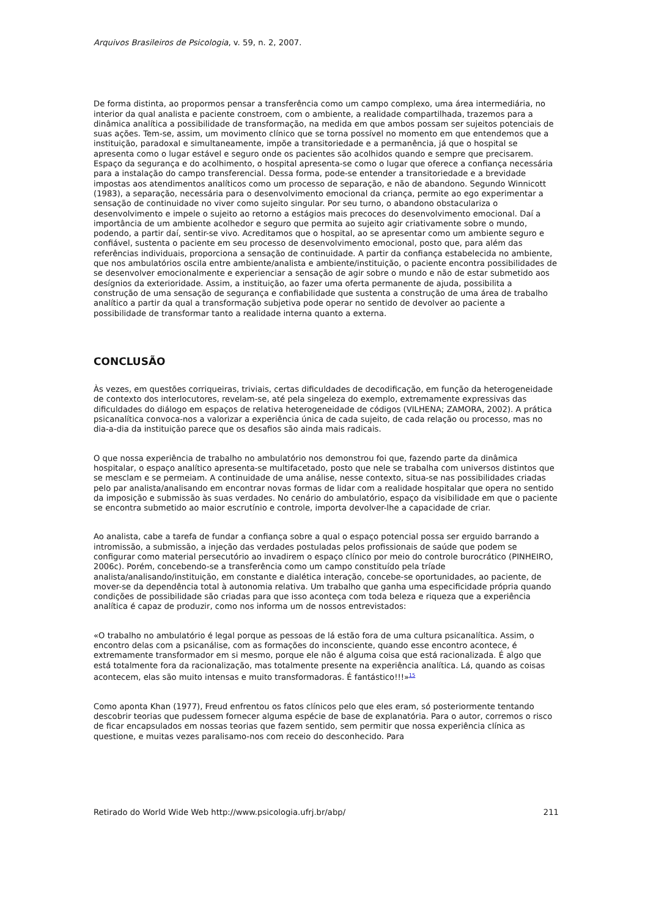Arquivos Brasileiros de Psicologia, v. 59, n. 2, 2007.
De forma distinta, ao propormos pensar a transferência como um campo complexo, uma área intermediária, no interior da qual analista e paciente constroem, com o ambiente, a realidade compartilhada, trazemos para a dinâmica analítica a possibilidade de transformação, na medida em que ambos possam ser sujeitos potenciais de suas ações. Tem-se, assim, um movimento clínico que se torna possível no momento em que entendemos que a instituição, paradoxal e simultaneamente, impõe a transitoriedade e a permanência, já que o hospital se apresenta como o lugar estável e seguro onde os pacientes são acolhidos quando e sempre que precisarem. Espaço da segurança e do acolhimento, o hospital apresenta-se como o lugar que oferece a confiança necessária para a instalação do campo transferencial. Dessa forma, pode-se entender a transitoriedade e a brevidade impostas aos atendimentos analíticos como um processo de separação, e não de abandono. Segundo Winnicott (1983), a separação, necessária para o desenvolvimento emocional da criança, permite ao ego experimentar a sensação de continuidade no viver como sujeito singular. Por seu turno, o abandono obstaculariza o desenvolvimento e impele o sujeito ao retorno a estágios mais precoces do desenvolvimento emocional. Daí a importância de um ambiente acolhedor e seguro que permita ao sujeito agir criativamente sobre o mundo, podendo, a partir daí, sentir-se vivo. Acreditamos que o hospital, ao se apresentar como um ambiente seguro e confiável, sustenta o paciente em seu processo de desenvolvimento emocional, posto que, para além das referências individuais, proporciona a sensação de continuidade. A partir da confiança estabelecida no ambiente, que nos ambulatórios oscila entre ambiente/analista e ambiente/instituição, o paciente encontra possibilidades de se desenvolver emocionalmente e experienciar a sensação de agir sobre o mundo e não de estar submetido aos desígnios da exterioridade. Assim, a instituição, ao fazer uma oferta permanente de ajuda, possibilita a construção de uma sensação de segurança e confiabilidade que sustenta a construção de uma área de trabalho analítico a partir da qual a transformação subjetiva pode operar no sentido de devolver ao paciente a possibilidade de transformar tanto a realidade interna quanto a externa.
CONCLUSÃO
Às vezes, em questões corriqueiras, triviais, certas dificuldades de decodificação, em função da heterogeneidade de contexto dos interlocutores, revelam-se, até pela singeleza do exemplo, extremamente expressivas das dificuldades do diálogo em espaços de relativa heterogeneidade de códigos (VILHENA; ZAMORA, 2002). A prática psicanalítica convoca-nos a valorizar a experiência única de cada sujeito, de cada relação ou processo, mas no dia-a-dia da instituição parece que os desafios são ainda mais radicais.
O que nossa experiência de trabalho no ambulatório nos demonstrou foi que, fazendo parte da dinâmica hospitalar, o espaço analítico apresenta-se multifacetado, posto que nele se trabalha com universos distintos que se mesclam e se permeiam. A continuidade de uma análise, nesse contexto, situa-se nas possibilidades criadas pelo par analista/analisando em encontrar novas formas de lidar com a realidade hospitalar que opera no sentido da imposição e submissão às suas verdades. No cenário do ambulatório, espaço da visibilidade em que o paciente se encontra submetido ao maior escrutínio e controle, importa devolver-lhe a capacidade de criar.
Ao analista, cabe a tarefa de fundar a confiança sobre a qual o espaço potencial possa ser erguido barrando a intromissão, a submissão, a injeção das verdades postuladas pelos profissionais de saúde que podem se configurar como material persecutório ao invadirem o espaço clínico por meio do controle burocrático (PINHEIRO, 2006c). Porém, concebendo-se a transferência como um campo constituído pela tríade analista/analisando/instituição, em constante e dialética interação, concebe-se oportunidades, ao paciente, de mover-se da dependência total à autonomia relativa. Um trabalho que ganha uma especificidade própria quando condições de possibilidade são criadas para que isso aconteça com toda beleza e riqueza que a experiência analítica é capaz de produzir, como nos informa um de nossos entrevistados:
«O trabalho no ambulatório é legal porque as pessoas de lá estão fora de uma cultura psicanalítica. Assim, o encontro delas com a psicanálise, com as formações do inconsciente, quando esse encontro acontece, é extremamente transformador em si mesmo, porque ele não é alguma coisa que está racionalizada. É algo que está totalmente fora da racionalização, mas totalmente presente na experiência analítica. Lá, quando as coisas acontecem, elas são muito intensas e muito transformadoras. É fantástico!!!»<sup>15</sup>
Como aponta Khan (1977), Freud enfrentou os fatos clínicos pelo que eles eram, só posteriormente tentando descobrir teorias que pudessem fornecer alguma espécie de base de explanatória. Para o autor, corremos o risco de ficar encapsulados em nossas teorias que fazem sentido, sem permitir que nossa experiência clínica as questione, e muitas vezes paralisamo-nos com receio do desconhecido. Para
Retirado do World Wide Web http://www.psicologia.ufrj.br/abp/ 211